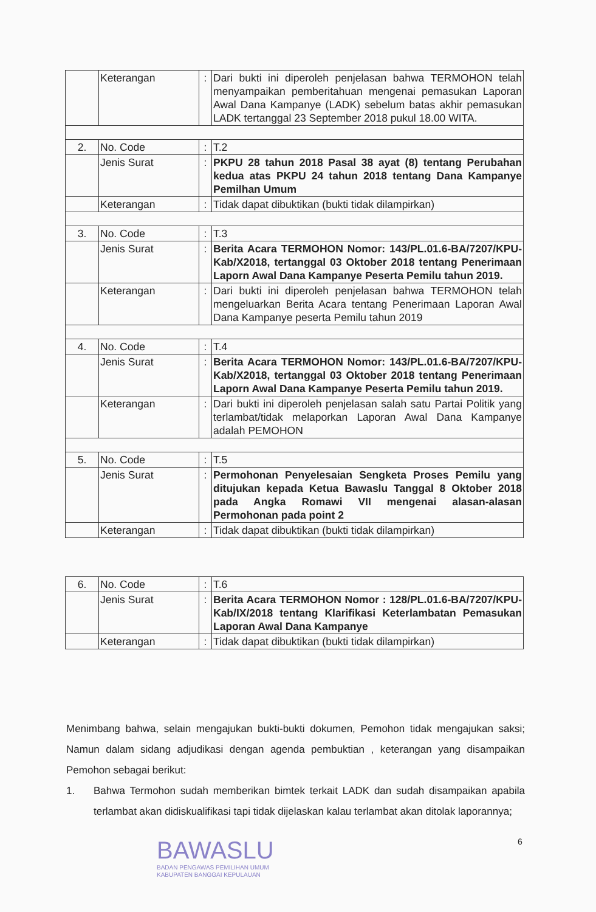| | Keterangan | : | Dari bukti ini diperoleh penjelasan bahwa TERMOHON telah menyampaikan pemberitahuan mengenai pemasukan Laporan Awal Dana Kampanye (LADK) sebelum batas akhir pemasukan LADK tertanggal 23 September 2018 pukul 18.00 WITA. |
| 2. | No. Code | : | T.2 |
| | Jenis Surat | : | PKPU 28 tahun 2018 Pasal 38 ayat (8) tentang Perubahan kedua atas PKPU 24 tahun 2018 tentang Dana Kampanye Pemilhan Umum |
| | Keterangan | : | Tidak dapat dibuktikan (bukti tidak dilampirkan) |
| 3. | No. Code | : | T.3 |
| | Jenis Surat | : | Berita Acara TERMOHON Nomor: 143/PL.01.6-BA/7207/KPU-Kab/X2018, tertanggal 03 Oktober 2018 tentang Penerimaan Laporn Awal Dana Kampanye Peserta Pemilu tahun 2019. |
| | Keterangan | : | Dari bukti ini diperoleh penjelasan bahwa TERMOHON telah mengeluarkan Berita Acara tentang Penerimaan Laporan Awal Dana Kampanye peserta Pemilu tahun 2019 |
| 4. | No. Code | : | T.4 |
| | Jenis Surat | : | Berita Acara TERMOHON Nomor: 143/PL.01.6-BA/7207/KPU-Kab/X2018, tertanggal 03 Oktober 2018 tentang Penerimaan Laporn Awal Dana Kampanye Peserta Pemilu tahun 2019. |
| | Keterangan | : | Dari bukti ini diperoleh penjelasan salah satu Partai Politik yang terlambat/tidak melaporkan Laporan Awal Dana Kampanye adalah PEMOHON |
| 5. | No. Code | : | T.5 |
| | Jenis Surat | : | Permohonan Penyelesaian Sengketa Proses Pemilu yang ditujukan kepada Ketua Bawaslu Tanggal 8 Oktober 2018 pada Angka Romawi VII mengenai alasan-alasan Permohonan pada point 2 |
| | Keterangan | : | Tidak dapat dibuktikan (bukti tidak dilampirkan) |
| 6. | No. Code | : | T.6 |
| | Jenis Surat | : | Berita Acara TERMOHON Nomor : 128/PL.01.6-BA/7207/KPU-Kab/IX/2018 tentang Klarifikasi Keterlambatan Pemasukan Laporan Awal Dana Kampanye |
| | Keterangan | : | Tidak dapat dibuktikan (bukti tidak dilampirkan) |
Menimbang bahwa, selain mengajukan bukti-bukti dokumen, Pemohon tidak mengajukan saksi; Namun dalam sidang adjudikasi dengan agenda pembuktian , keterangan yang disampaikan Pemohon sebagai berikut:
1. Bahwa Termohon sudah memberikan bimtek terkait LADK dan sudah disampaikan apabila terlambat akan didiskualifikasi tapi tidak dijelaskan kalau terlambat akan ditolak laporannya;
BAWASLU
BADAN PENGAWAS PEMILIHAN UMUM
KABUPATEN BANGGAI KEPULAUAN
6